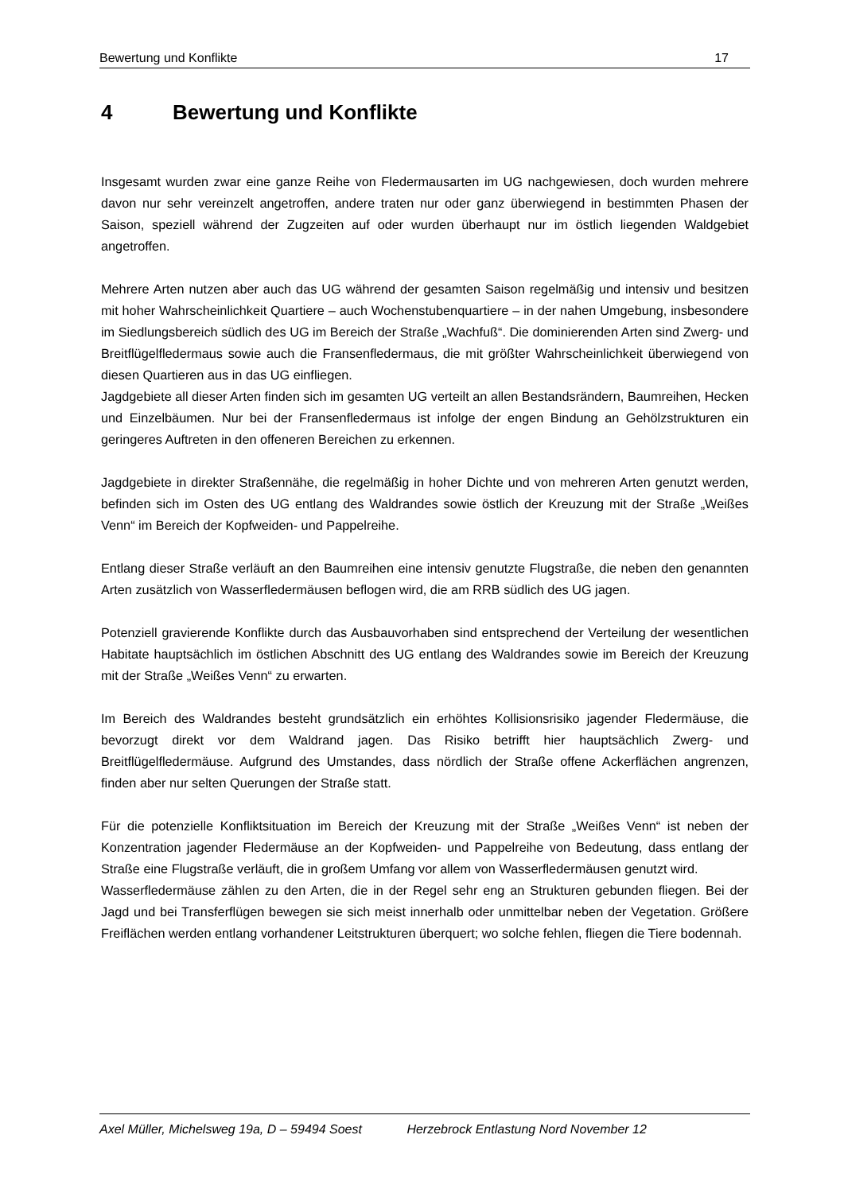Bewertung und Konflikte 17
4 Bewertung und Konflikte
Insgesamt wurden zwar eine ganze Reihe von Fledermausarten im UG nachgewiesen, doch wurden mehrere davon nur sehr vereinzelt angetroffen, andere traten nur oder ganz überwiegend in bestimmten Phasen der Saison, speziell während der Zugzeiten auf oder wurden überhaupt nur im östlich liegenden Waldgebiet angetroffen.
Mehrere Arten nutzen aber auch das UG während der gesamten Saison regelmäßig und intensiv und besitzen mit hoher Wahrscheinlichkeit Quartiere – auch Wochenstubenquartiere – in der nahen Umgebung, insbesondere im Siedlungsbereich südlich des UG im Bereich der Straße „Wachfuß“. Die dominierenden Arten sind Zwerg- und Breitflügelfledermaus sowie auch die Fransenfledermaus, die mit größter Wahrscheinlichkeit überwiegend von diesen Quartieren aus in das UG einfliegen.
Jagdgebiete all dieser Arten finden sich im gesamten UG verteilt an allen Bestandsrändern, Baumreihen, Hecken und Einzelbäumen. Nur bei der Fransenfledermaus ist infolge der engen Bindung an Gehölzstrukturen ein geringeres Auftreten in den offeneren Bereichen zu erkennen.
Jagdgebiete in direkter Straßennähe, die regelmäßig in hoher Dichte und von mehreren Arten genutzt werden, befinden sich im Osten des UG entlang des Waldrandes sowie östlich der Kreuzung mit der Straße „Weißes Venn“ im Bereich der Kopfweiden- und Pappelreihe.
Entlang dieser Straße verläuft an den Baumreihen eine intensiv genutzte Flugstraße, die neben den genannten Arten zusätzlich von Wasserfledermäusen beflogen wird, die am RRB südlich des UG jagen.
Potenziell gravierende Konflikte durch das Ausbauvorhaben sind entsprechend der Verteilung der wesentlichen Habitate hauptsächlich im östlichen Abschnitt des UG entlang des Waldrandes sowie im Bereich der Kreuzung mit der Straße „Weißes Venn“ zu erwarten.
Im Bereich des Waldrandes besteht grundsätzlich ein erhöhtes Kollisionsrisiko jagender Fledermäuse, die bevorzugt direkt vor dem Waldrand jagen. Das Risiko betrifft hier hauptsächlich Zwerg- und Breitflügelfledermäuse. Aufgrund des Umstandes, dass nördlich der Straße offene Ackerflächen angrenzen, finden aber nur selten Querungen der Straße statt.
Für die potenzielle Konfliktsituation im Bereich der Kreuzung mit der Straße „Weißes Venn“ ist neben der Konzentration jagender Fledermäuse an der Kopfweiden- und Pappelreihe von Bedeutung, dass entlang der Straße eine Flugstraße verläuft, die in großem Umfang vor allem von Wasserfledermäusen genutzt wird.
Wasserfledermäuse zählen zu den Arten, die in der Regel sehr eng an Strukturen gebunden fliegen. Bei der Jagd und bei Transferflügen bewegen sie sich meist innerhalb oder unmittelbar neben der Vegetation. Größere Freiflächen werden entlang vorhandener Leitstrukturen überquert; wo solche fehlen, fliegen die Tiere bodennah.
Axel Müller, Michelsweg 19a, D – 59494 Soest Herzebrock Entlastung Nord November 12